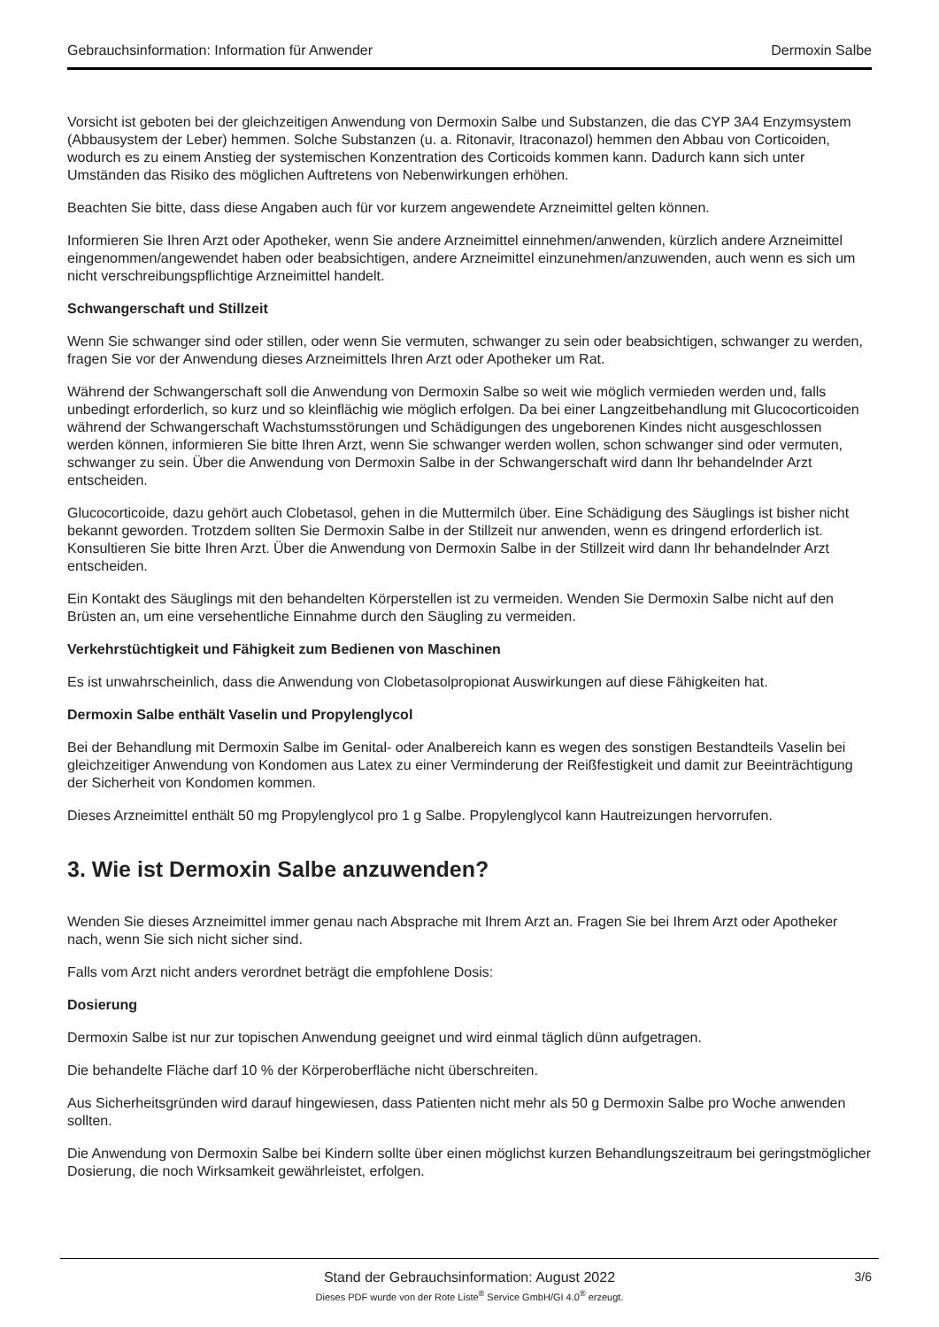Gebrauchsinformation: Information für Anwender Dermoxin Salbe
Vorsicht ist geboten bei der gleichzeitigen Anwendung von Dermoxin Salbe und Substanzen, die das CYP 3A4 Enzymsystem (Abbausystem der Leber) hemmen. Solche Substanzen (u. a. Ritonavir, Itraconazol) hemmen den Abbau von Corticoiden, wodurch es zu einem Anstieg der systemischen Konzentration des Corticoids kommen kann. Dadurch kann sich unter Umständen das Risiko des möglichen Auftretens von Nebenwirkungen erhöhen.
Beachten Sie bitte, dass diese Angaben auch für vor kurzem angewendete Arzneimittel gelten können.
Informieren Sie Ihren Arzt oder Apotheker, wenn Sie andere Arzneimittel einnehmen/anwenden, kürzlich andere Arzneimittel eingenommen/angewendet haben oder beabsichtigen, andere Arzneimittel einzunehmen/anzuwenden, auch wenn es sich um nicht verschreibungspflichtige Arzneimittel handelt.
Schwangerschaft und Stillzeit
Wenn Sie schwanger sind oder stillen, oder wenn Sie vermuten, schwanger zu sein oder beabsichtigen, schwanger zu werden, fragen Sie vor der Anwendung dieses Arzneimittels Ihren Arzt oder Apotheker um Rat.
Während der Schwangerschaft soll die Anwendung von Dermoxin Salbe so weit wie möglich vermieden werden und, falls unbedingt erforderlich, so kurz und so kleinflächig wie möglich erfolgen. Da bei einer Langzeitbehandlung mit Glucocorticoiden während der Schwangerschaft Wachstumsstörungen und Schädigungen des ungeborenen Kindes nicht ausgeschlossen werden können, informieren Sie bitte Ihren Arzt, wenn Sie schwanger werden wollen, schon schwanger sind oder vermuten, schwanger zu sein. Über die Anwendung von Dermoxin Salbe in der Schwangerschaft wird dann Ihr behandelnder Arzt entscheiden.
Glucocorticoide, dazu gehört auch Clobetasol, gehen in die Muttermilch über. Eine Schädigung des Säuglings ist bisher nicht bekannt geworden. Trotzdem sollten Sie Dermoxin Salbe in der Stillzeit nur anwenden, wenn es dringend erforderlich ist. Konsultieren Sie bitte Ihren Arzt. Über die Anwendung von Dermoxin Salbe in der Stillzeit wird dann Ihr behandelnder Arzt entscheiden.
Ein Kontakt des Säuglings mit den behandelten Körperstellen ist zu vermeiden. Wenden Sie Dermoxin Salbe nicht auf den Brüsten an, um eine versehentliche Einnahme durch den Säugling zu vermeiden.
Verkehrstüchtigkeit und Fähigkeit zum Bedienen von Maschinen
Es ist unwahrscheinlich, dass die Anwendung von Clobetasolpropionat Auswirkungen auf diese Fähigkeiten hat.
Dermoxin Salbe enthält Vaselin und Propylenglycol
Bei der Behandlung mit Dermoxin Salbe im Genital- oder Analbereich kann es wegen des sonstigen Bestandteils Vaselin bei gleichzeitiger Anwendung von Kondomen aus Latex zu einer Verminderung der Reißfestigkeit und damit zur Beeinträchtigung der Sicherheit von Kondomen kommen.
Dieses Arzneimittel enthält 50 mg Propylenglycol pro 1 g Salbe. Propylenglycol kann Hautreizungen hervorrufen.
3. Wie ist Dermoxin Salbe anzuwenden?
Wenden Sie dieses Arzneimittel immer genau nach Absprache mit Ihrem Arzt an. Fragen Sie bei Ihrem Arzt oder Apotheker nach, wenn Sie sich nicht sicher sind.
Falls vom Arzt nicht anders verordnet beträgt die empfohlene Dosis:
Dosierung
Dermoxin Salbe ist nur zur topischen Anwendung geeignet und wird einmal täglich dünn aufgetragen.
Die behandelte Fläche darf 10 % der Körperoberfläche nicht überschreiten.
Aus Sicherheitsgründen wird darauf hingewiesen, dass Patienten nicht mehr als 50 g Dermoxin Salbe pro Woche anwenden sollten.
Die Anwendung von Dermoxin Salbe bei Kindern sollte über einen möglichst kurzen Behandlungszeitraum bei geringstmöglicher Dosierung, die noch Wirksamkeit gewährleistet, erfolgen.
Stand der Gebrauchsinformation: August 2022 3/6 Dieses PDF wurde von der Rote Liste<sup>®</sup> Service GmbH/GI 4.0<sup>®</sup> erzeugt.